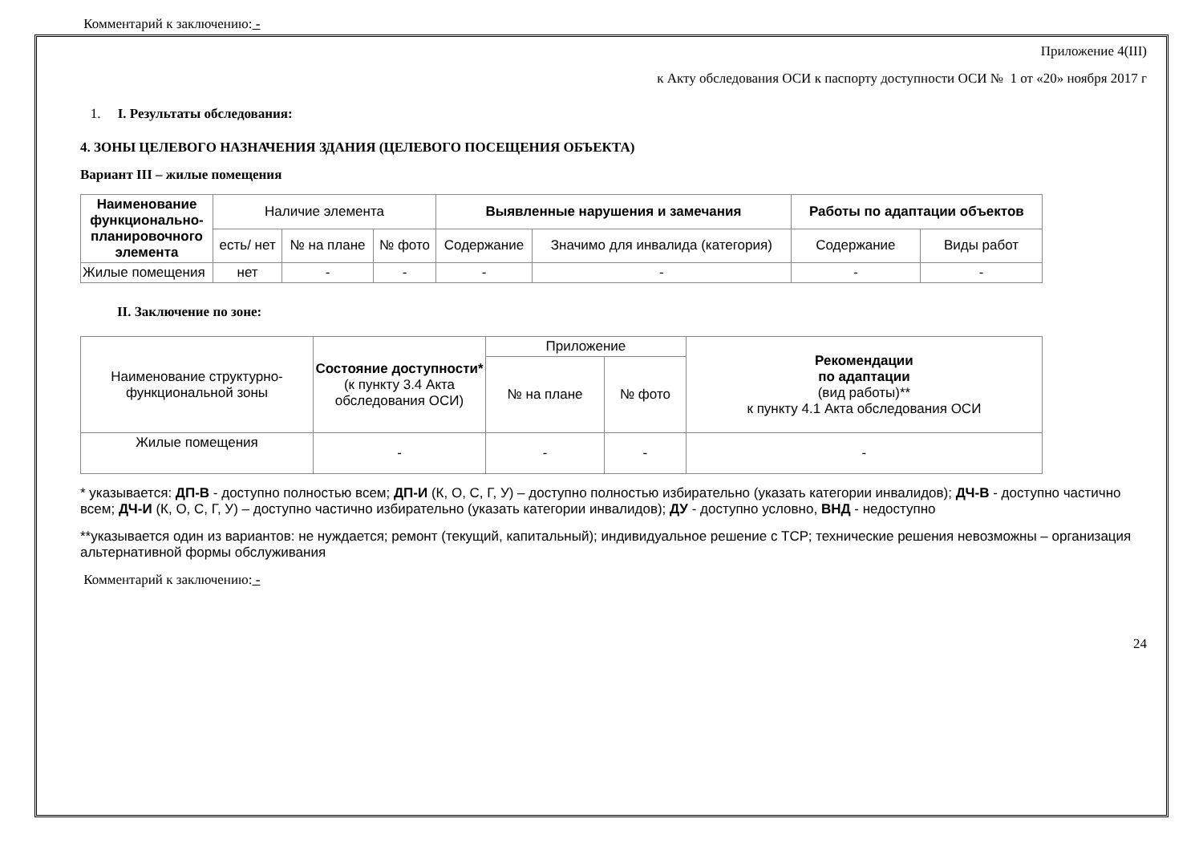Комментарий к заключению: -
Приложение 4(III)
к Акту обследования ОСИ к паспорту доступности ОСИ № 1 от «20» ноября 2017 г
1. I. Результаты обследования:
4. ЗОНЫ ЦЕЛЕВОГО НАЗНАЧЕНИЯ ЗДАНИЯ (ЦЕЛЕВОГО ПОСЕЩЕНИЯ ОБЪЕКТА)
Вариант III – жилые помещения
| Наименование функционально-планировочного элемента | Наличие элемента | | | Выявленные нарушения и замечания | | Работы по адаптации объектов | |
| --- | --- | --- | --- | --- | --- | --- | --- |
| | есть/ нет | № на плане | № фото | Содержание | Значимо для инвалида (категория) | Содержание | Виды работ |
| Жилые помещения | нет | - | - | - | - | - | - |
II. Заключение по зоне:
| Наименование структурно-функциональной зоны | Состояние доступности* (к пункту 3.4 Акта обследования ОСИ) | Приложение | | Рекомендации по адаптации (вид работы)** к пункту 4.1 Акта обследования ОСИ |
| --- | --- | --- | --- | --- |
| | | № на плане | № фото | |
| Жилые помещения | - | - | - | - |
* указывается: ДП-В - доступно полностью всем; ДП-И (К, О, С, Г, У) – доступно полностью избирательно (указать категории инвалидов); ДЧ-В - доступно частично всем; ДЧ-И (К, О, С, Г, У) – доступно частично избирательно (указать категории инвалидов); ДУ - доступно условно, ВНД - недоступно
**указывается один из вариантов: не нуждается; ремонт (текущий, капитальный); индивидуальное решение с ТСР; технические решения невозможны – организация альтернативной формы обслуживания
Комментарий к заключению: -
24